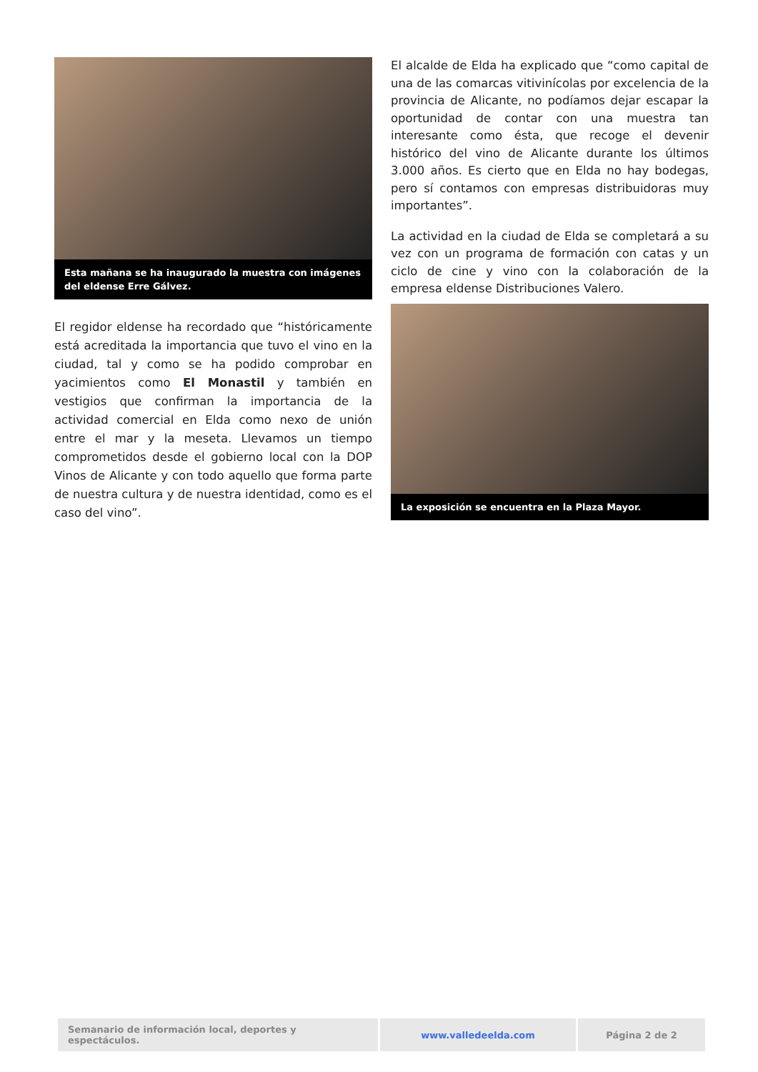Esta mañana se ha inaugurado la muestra con imágenes del eldense Erre Gálvez.
El regidor eldense ha recordado que “históricamente está acreditada la importancia que tuvo el vino en la ciudad, tal y como se ha podido comprobar en yacimientos como El Monastil y también en vestigios que confirman la importancia de la actividad comercial en Elda como nexo de unión entre el mar y la meseta. Llevamos un tiempo comprometidos desde el gobierno local con la DOP Vinos de Alicante y con todo aquello que forma parte de nuestra cultura y de nuestra identidad, como es el caso del vino”.
El alcalde de Elda ha explicado que “como capital de una de las comarcas vitivinícolas por excelencia de la provincia de Alicante, no podíamos dejar escapar la oportunidad de contar con una muestra tan interesante como ésta, que recoge el devenir histórico del vino de Alicante durante los últimos 3.000 años. Es cierto que en Elda no hay bodegas, pero sí contamos con empresas distribuidoras muy importantes”.
La actividad en la ciudad de Elda se completará a su vez con un programa de formación con catas y un ciclo de cine y vino con la colaboración de la empresa eldense Distribuciones Valero.
La exposición se encuentra en la Plaza Mayor.
| Semanario de información local, deportes y espectáculos. | www.valledeelda.com | Página 2 de 2 |